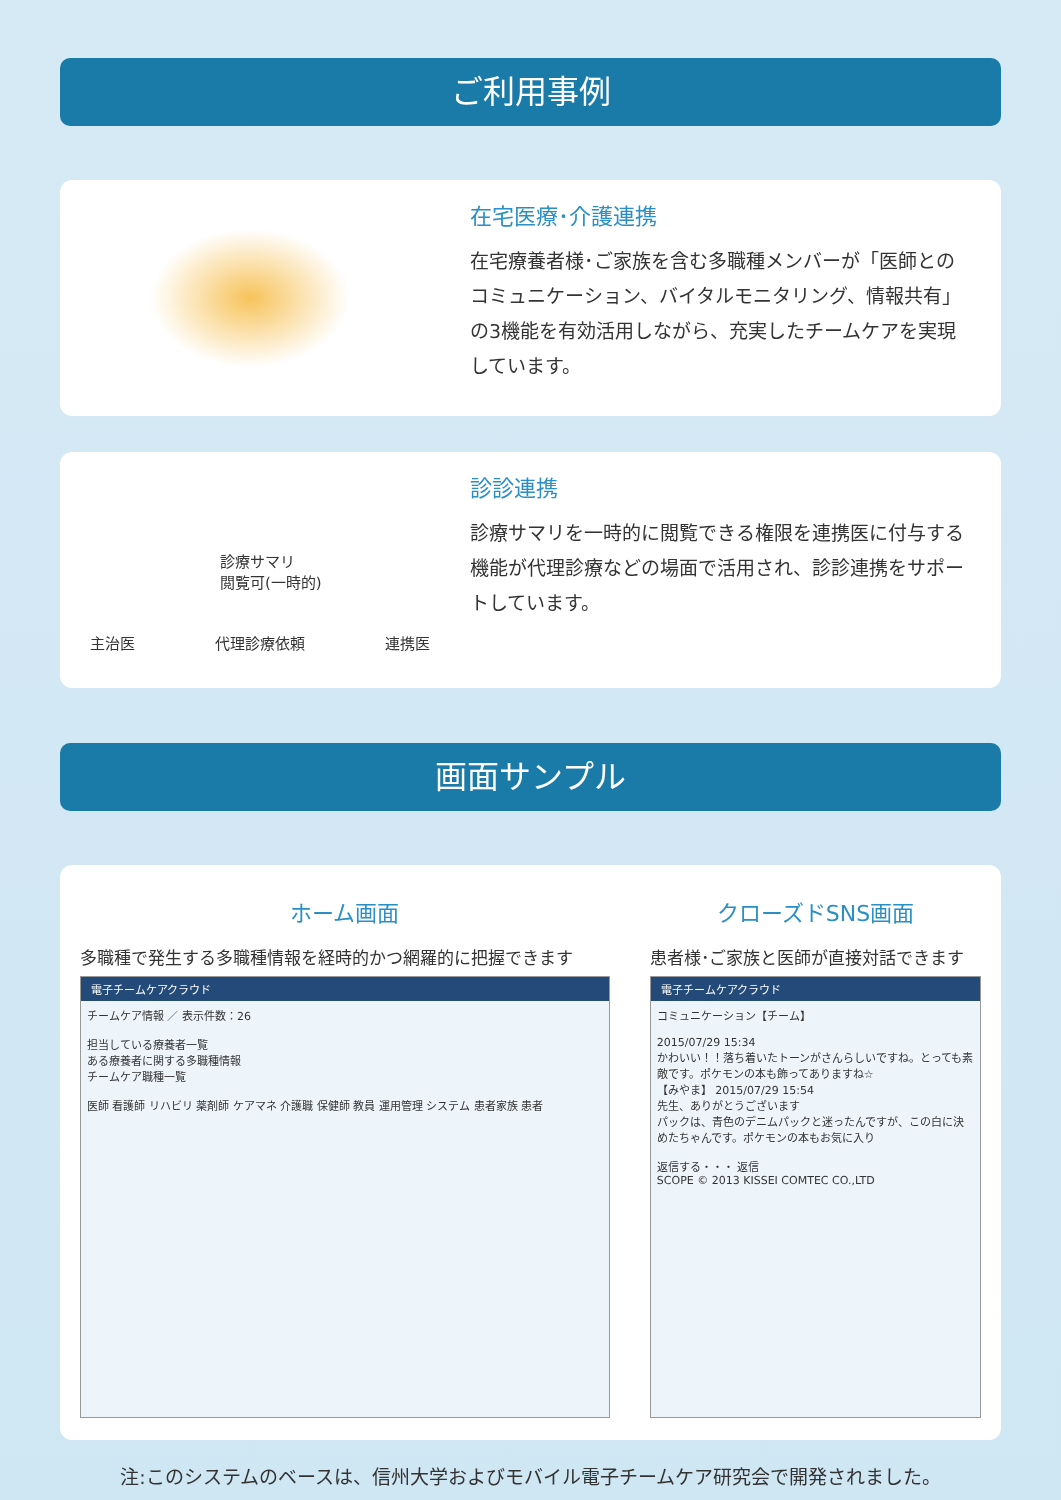ご利用事例
在宅医療･介護連携
在宅療養者様･ご家族を含む多職種メンバーが「医師とのコミュニケーション、バイタルモニタリング、情報共有」の3機能を有効活用しながら、充実したチームケアを実現しています。
診療サマリ
閲覧可(一時的)
主治医 代理診療依頼 連携医
診診連携
診療サマリを一時的に閲覧できる権限を連携医に付与する機能が代理診療などの場面で活用され、診診連携をサポートしています。
画面サンプル
ホーム画面
多職種で発生する多職種情報を経時的かつ網羅的に把握できます
電子チームケアクラウド
チームケア情報 ／ 表示件数：26
担当している療養者一覧
ある療養者に関する多職種情報
チームケア職種一覧
医師 看護師 リハビリ 薬剤師 ケアマネ 介護職 保健師 教員 運用管理 システム 患者家族 患者
クローズドSNS画面
患者様･ご家族と医師が直接対話できます
電子チームケアクラウド
コミュニケーション【チーム】
2015/07/29 15:34
かわいい！！落ち着いたトーンがさんらしいですね。とっても素敵です。ポケモンの本も飾ってありますね☆
【みやま】 2015/07/29 15:54
先生、ありがとうございます
パックは、青色のデニムパックと迷ったんですが、この白に決めたちゃんです。ポケモンの本もお気に入り
返信する・・・ 返信
SCOPE © 2013 KISSEI COMTEC CO.,LTD
注:このシステムのベースは、信州大学およびモバイル電子チームケア研究会で開発されました。